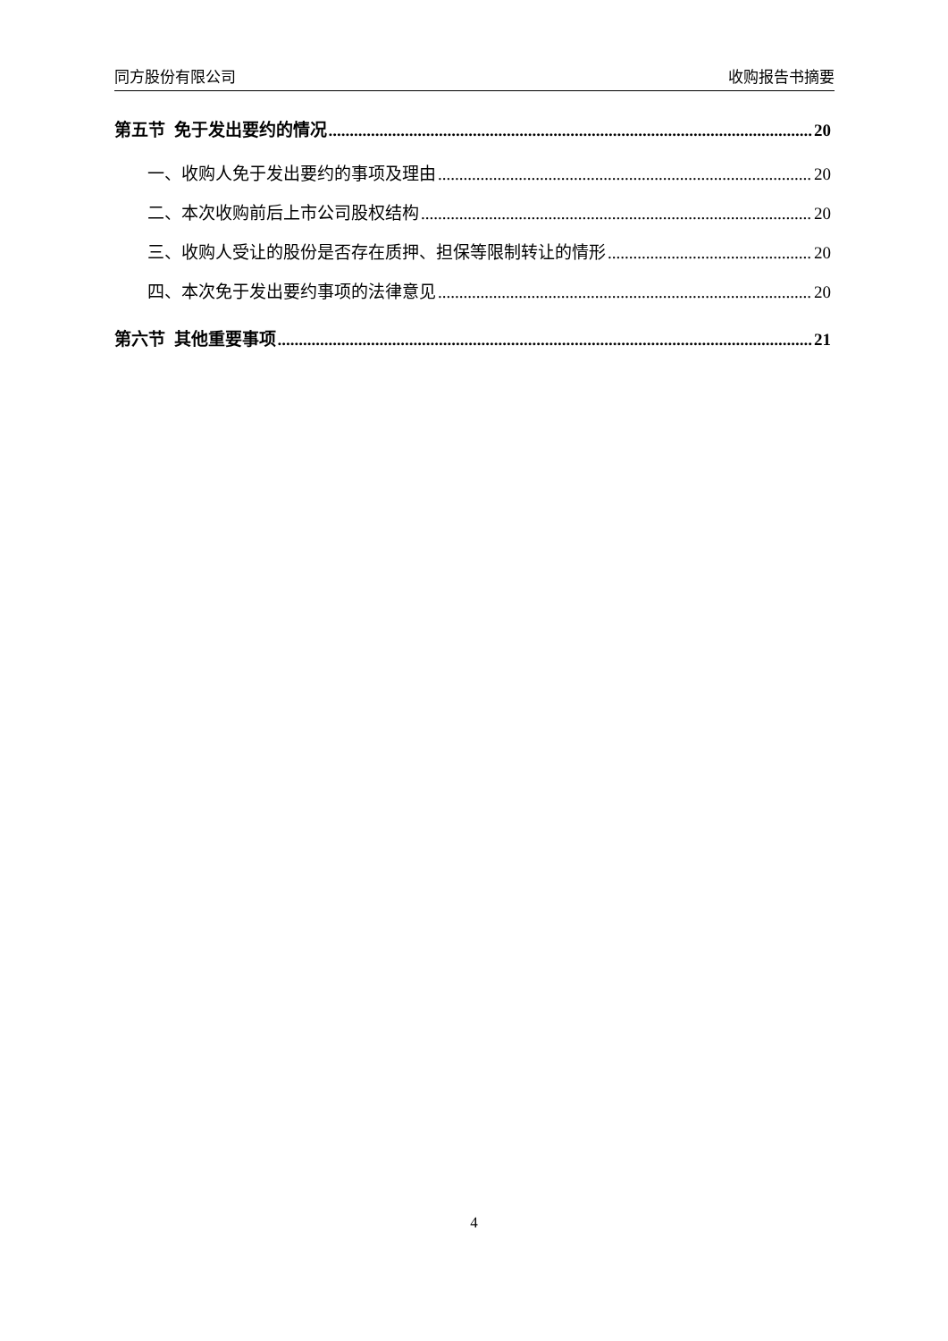同方股份有限公司 收购报告书摘要
第五节 免于发出要约的情况 20
一、收购人免于发出要约的事项及理由 20
二、本次收购前后上市公司股权结构 20
三、收购人受让的股份是否存在质押、担保等限制转让的情形 20
四、本次免于发出要约事项的法律意见 20
第六节 其他重要事项 21
4